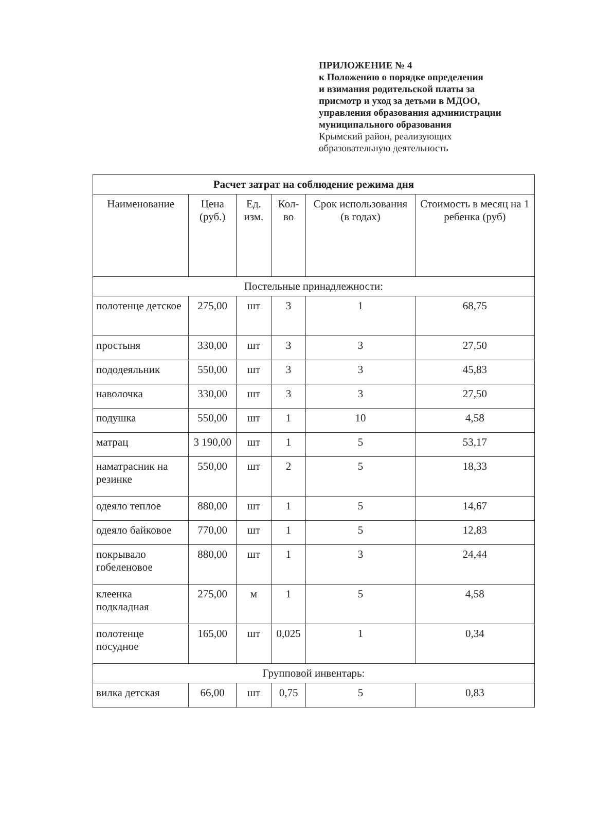ПРИЛОЖЕНИЕ № 4
к Положению о порядке определения
и взимания родительской платы за
присмотр и уход за детьми в МДОО,
управления образования администрации
муниципального образования
Крымский район, реализующих
образовательную деятельность
| Расчет затрат на соблюдение режима дня | | | | | |
| --- | --- | --- | --- | --- | --- |
| Наименование | Цена (руб.) | Ед. изм. | Кол-во | Срок использования (в годах) | Стоимость в месяц на 1 ребенка (руб) |
| Постельные принадлежности: | | | | | |
| полотенце детское | 275,00 | шт | 3 | 1 | 68,75 |
| простыня | 330,00 | шт | 3 | 3 | 27,50 |
| пододеяльник | 550,00 | шт | 3 | 3 | 45,83 |
| наволочка | 330,00 | шт | 3 | 3 | 27,50 |
| подушка | 550,00 | шт | 1 | 10 | 4,58 |
| матрац | 3 190,00 | шт | 1 | 5 | 53,17 |
| наматрасник на резинке | 550,00 | шт | 2 | 5 | 18,33 |
| одеяло теплое | 880,00 | шт | 1 | 5 | 14,67 |
| одеяло байковое | 770,00 | шт | 1 | 5 | 12,83 |
| покрывало гобеленовое | 880,00 | шт | 1 | 3 | 24,44 |
| клеенка подкладная | 275,00 | м | 1 | 5 | 4,58 |
| полотенце посудное | 165,00 | шт | 0,025 | 1 | 0,34 |
| Групповой инвентарь: | | | | | |
| вилка детская | 66,00 | шт | 0,75 | 5 | 0,83 |